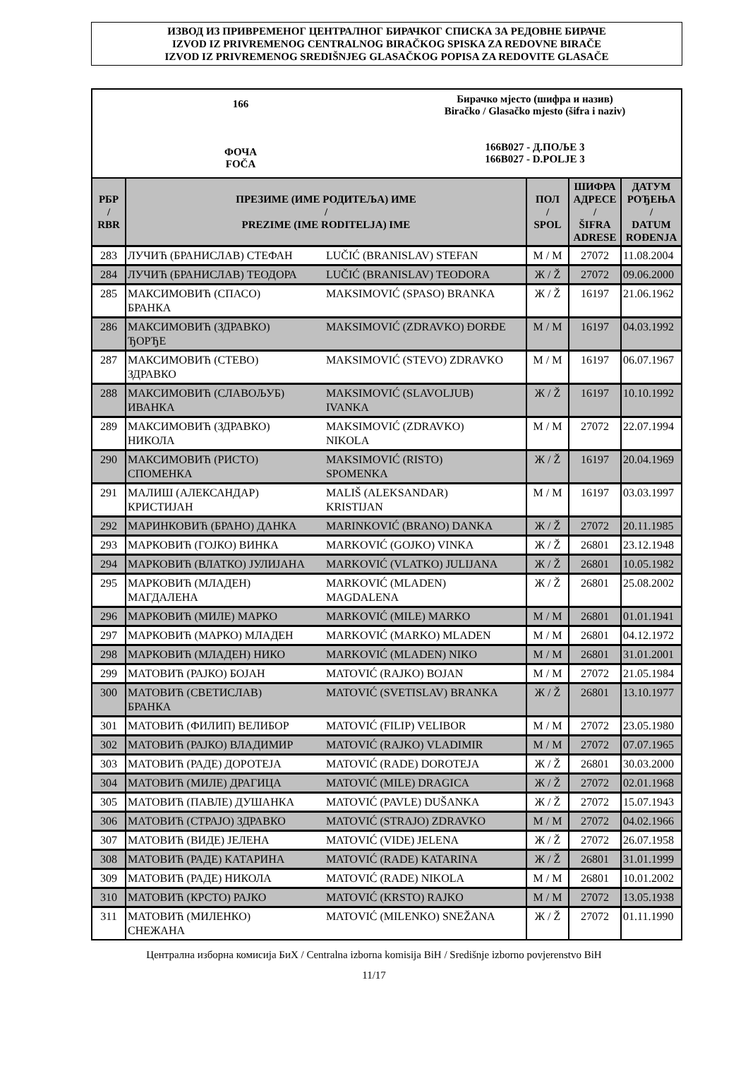ИЗВОД ИЗ ПРИВРЕМЕНОГ ЦЕНТРАЛНОГ БИРАЧКОГ СПИСКА ЗА РЕДОВНЕ БИРАЧЕ
IZVOD IZ PRIVREMENOG CENTRALNOG BIRAČKOG SPISKA ZA REDOVNE BIRAČE
IZVOD IZ PRIVREMENOG SREDIŠNJEG GLASAČKOG POPISA ZA REDOVITE GLASAČE
166
ФОЧА
FOČA
Бирачко мјесто (шифра и назив)
Biračko / Glasačko mjesto (šifra i naziv)
166B027 - Д.ПОЉЕ 3
166B027 - D.POLJE 3
| РБР / RBR | ПРЕЗИМЕ (ИМЕ РОДИТЕЉА) ИМЕ / PREZIME (IME RODITELJA) IME | | ПОЛ / SPOL | ШИФРА АДРЕСЕ / ŠIFRA ADRESE | ДАТУМ РОЂЕЊА / DATUM ROĐENJA |
| --- | --- | --- | --- | --- | --- |
| 283 | ЛУЧИЋ (БРАНИСЛАВ) СТЕФАН | LUČIĆ (BRANISLAV) STEFAN | М / M | 27072 | 11.08.2004 |
| 284 | ЛУЧИЋ (БРАНИСЛАВ) ТЕОДОРА | LUČIĆ (BRANISLAV) TEODORA | Ж / Ž | 27072 | 09.06.2000 |
| 285 | МАКСИМОВИЋ (СПАСО) БРАНКА | MAKSIMOVIĆ (SPASO) BRANKA | Ж / Ž | 16197 | 21.06.1962 |
| 286 | МАКСИМОВИЋ (ЗДРАВКО) ЂОРЂЕ | MAKSIMOVIĆ (ZDRAVKO) ĐORĐE | М / M | 16197 | 04.03.1992 |
| 287 | МАКСИМОВИЋ (СТЕВО) ЗДРАВКО | MAKSIMOVIĆ (STEVO) ZDRAVKO | М / M | 16197 | 06.07.1967 |
| 288 | МАКСИМОВИЋ (СЛАВОЉУБ) ИВАНКА | MAKSIMOVIĆ (SLAVOLJUB) IVANKA | Ж / Ž | 16197 | 10.10.1992 |
| 289 | МАКСИМОВИЋ (ЗДРАВКО) НИКОЛА | MAKSIMOVIĆ (ZDRAVKO) NIKOLA | М / M | 27072 | 22.07.1994 |
| 290 | МАКСИМОВИЋ (РИСТО) СПОМЕНКА | MAKSIMOVIĆ (RISTO) SPOMENKA | Ж / Ž | 16197 | 20.04.1969 |
| 291 | МАЛИШ (АЛЕКСАНДАР) КРИСТИЈАН | MALIŠ (ALEKSANDAR) KRISTIJAN | М / M | 16197 | 03.03.1997 |
| 292 | МАРИНКОВИЋ (БРАНО) ДАНКА | MARINKOVIĆ (BRANO) DANKA | Ж / Ž | 27072 | 20.11.1985 |
| 293 | МАРКОВИЋ (ГОЈКО) ВИНКА | MARKOVIĆ (GOJKO) VINKA | Ж / Ž | 26801 | 23.12.1948 |
| 294 | МАРКОВИЋ (ВЛАТКО) ЈУЛИЈАНА | MARKOVIĆ (VLATKO) JULIJANA | Ж / Ž | 26801 | 10.05.1982 |
| 295 | МАРКОВИЋ (МЛАДЕН) МАГДАЛЕНА | MARKOVIĆ (MLADEN) MAGDALENA | Ж / Ž | 26801 | 25.08.2002 |
| 296 | МАРКОВИЋ (МИЛЕ) МАРКО | MARKOVIĆ (MILE) MARKO | М / M | 26801 | 01.01.1941 |
| 297 | МАРКОВИЋ (МАРКО) МЛАДЕН | MARKOVIĆ (MARKO) MLADEN | М / M | 26801 | 04.12.1972 |
| 298 | МАРКОВИЋ (МЛАДЕН) НИКО | MARKOVIĆ (MLADEN) NIKO | М / M | 26801 | 31.01.2001 |
| 299 | МАТОВИЋ (РАЈКО) БОЈАН | MATOVIĆ (RAJKO) BOJAN | М / M | 27072 | 21.05.1984 |
| 300 | МАТОВИЋ (СВЕТИСЛАВ) БРАНКА | MATOVIĆ (SVETISLAV) BRANKA | Ж / Ž | 26801 | 13.10.1977 |
| 301 | МАТОВИЋ (ФИЛИП) ВЕЛИБОР | MATOVIĆ (FILIP) VELIBOR | М / M | 27072 | 23.05.1980 |
| 302 | МАТОВИЋ (РАЈКО) ВЛАДИМИР | MATOVIĆ (RAJKO) VLADIMIR | М / M | 27072 | 07.07.1965 |
| 303 | МАТОВИЋ (РАДЕ) ДОРОТЕЈА | MATOVIĆ (RADE) DOROTEJA | Ж / Ž | 26801 | 30.03.2000 |
| 304 | МАТОВИЋ (МИЛЕ) ДРАГИЦА | MATOVIĆ (MILE) DRAGICA | Ж / Ž | 27072 | 02.01.1968 |
| 305 | МАТОВИЋ (ПАВЛЕ) ДУШАНКА | MATOVIĆ (PAVLE) DUŠANKA | Ж / Ž | 27072 | 15.07.1943 |
| 306 | МАТОВИЋ (СТРАЈО) ЗДРАВКО | MATOVIĆ (STRAJO) ZDRAVKO | М / M | 27072 | 04.02.1966 |
| 307 | МАТОВИЋ (ВИДЕ) ЈЕЛЕНА | MATOVIĆ (VIDE) JELENA | Ж / Ž | 27072 | 26.07.1958 |
| 308 | МАТОВИЋ (РАДЕ) КАТАРИНА | MATOVIĆ (RADE) KATARINA | Ж / Ž | 26801 | 31.01.1999 |
| 309 | МАТОВИЋ (РАДЕ) НИКОЛА | MATOVIĆ (RADE) NIKOLA | М / M | 26801 | 10.01.2002 |
| 310 | МАТОВИЋ (КРСТО) РАЈКО | MATOVIĆ (KRSTO) RAJKO | М / M | 27072 | 13.05.1938 |
| 311 | МАТОВИЋ (МИЛЕНКО) СНЕЖАНА | MATOVIĆ (MILENKO) SNEŽANA | Ж / Ž | 27072 | 01.11.1990 |
Централна изборна комисија БиХ / Centralna izborna komisija BiH / Središnje izborno povjerenstvo BiH
11/17